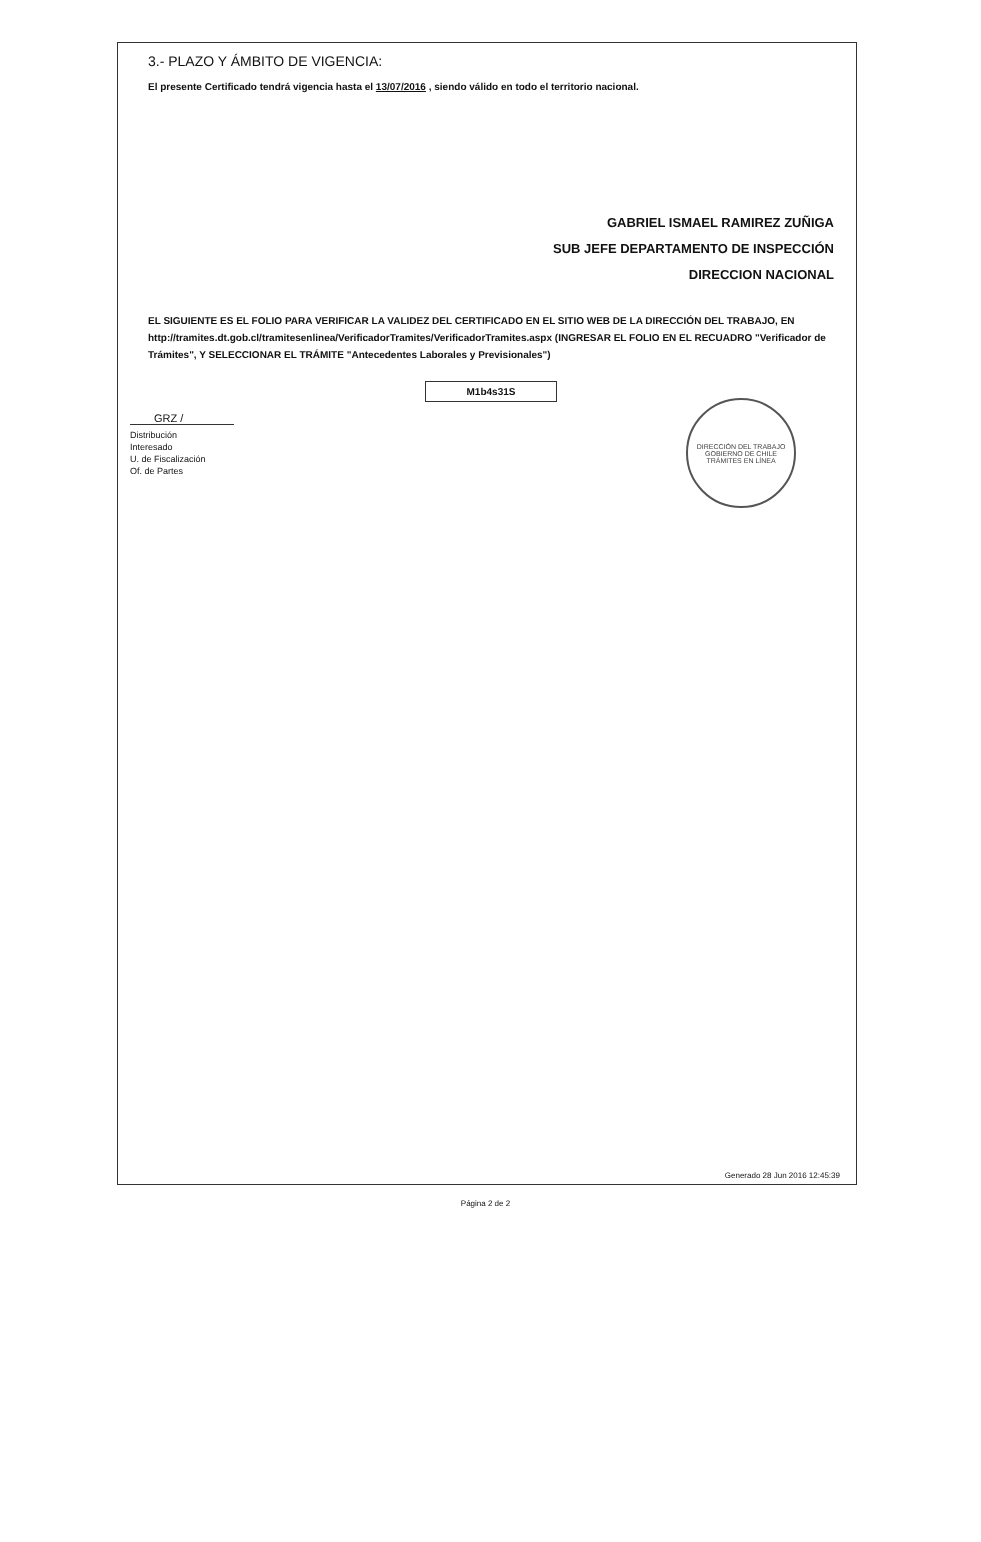3.- PLAZO Y ÁMBITO DE VIGENCIA:
El presente Certificado tendrá vigencia hasta el 13/07/2016 , siendo válido en todo el territorio nacional.
GABRIEL ISMAEL RAMIREZ ZUÑIGA
SUB JEFE DEPARTAMENTO DE INSPECCIÓN
DIRECCION NACIONAL
EL SIGUIENTE ES EL FOLIO PARA VERIFICAR LA VALIDEZ DEL CERTIFICADO EN EL SITIO WEB DE LA DIRECCIÓN DEL TRABAJO, EN http://tramites.dt.gob.cl/tramitesenlinea/VerificadorTramites/VerificadorTramites.aspx (INGRESAR EL FOLIO EN EL RECUADRO "Verificador de Trámites", Y SELECCIONAR EL TRÁMITE "Antecedentes Laborales y Previsionales")
M1b4s31S
GRZ /
Distribución
Interesado
U. de Fiscalización
Of. de Partes
DIRECCIÓN DEL TRABAJO
GOBIERNO DE CHILE
TRÁMITES EN LÍNEA
Generado 28 Jun 2016 12:45:39
Página 2 de 2